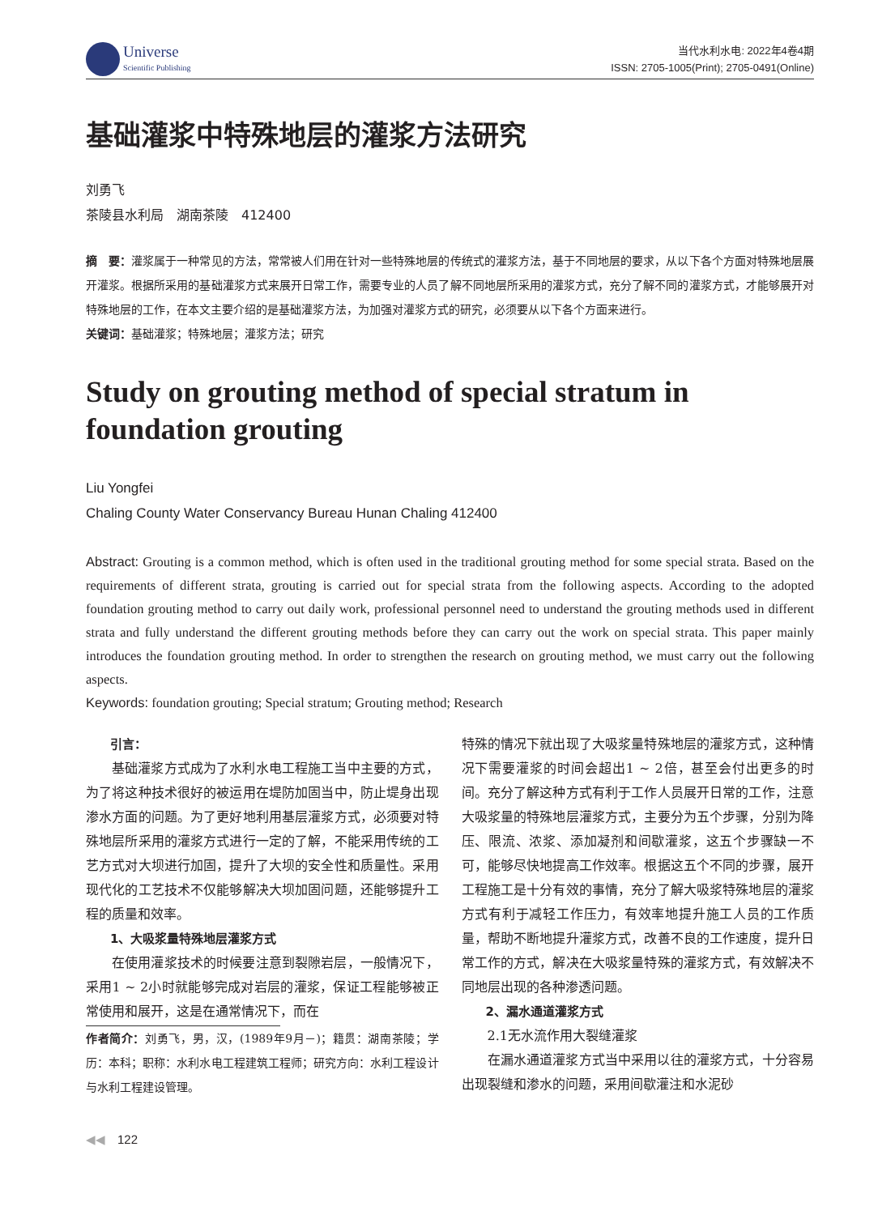Universe
Scientific Publishing
当代水利水电: 2022年4卷4期
ISSN: 2705-1005(Print); 2705-0491(Online)
基础灌浆中特殊地层的灌浆方法研究
刘勇飞
茶陵县水利局　湖南茶陵　412400
摘　要：灌浆属于一种常见的方法，常常被人们用在针对一些特殊地层的传统式的灌浆方法，基于不同地层的要求，从以下各个方面对特殊地层展开灌浆。根据所采用的基础灌浆方式来展开日常工作，需要专业的人员了解不同地层所采用的灌浆方式，充分了解不同的灌浆方式，才能够展开对特殊地层的工作，在本文主要介绍的是基础灌浆方法，为加强对灌浆方式的研究，必须要从以下各个方面来进行。
关键词：基础灌浆；特殊地层；灌浆方法；研究
Study on grouting method of special stratum in foundation grouting
Liu Yongfei
Chaling County Water Conservancy Bureau Hunan Chaling 412400
Abstract: Grouting is a common method, which is often used in the traditional grouting method for some special strata. Based on the requirements of different strata, grouting is carried out for special strata from the following aspects. According to the adopted foundation grouting method to carry out daily work, professional personnel need to understand the grouting methods used in different strata and fully understand the different grouting methods before they can carry out the work on special strata. This paper mainly introduces the foundation grouting method. In order to strengthen the research on grouting method, we must carry out the following aspects.
Keywords: foundation grouting; Special stratum; Grouting method; Research
引言：
基础灌浆方式成为了水利水电工程施工当中主要的方式，为了将这种技术很好的被运用在堤防加固当中，防止堤身出现渗水方面的问题。为了更好地利用基层灌浆方式，必须要对特殊地层所采用的灌浆方式进行一定的了解，不能采用传统的工艺方式对大坝进行加固，提升了大坝的安全性和质量性。采用现代化的工艺技术不仅能够解决大坝加固问题，还能够提升工程的质量和效率。
1、大吸浆量特殊地层灌浆方式
在使用灌浆技术的时候要注意到裂隙岩层，一般情况下，采用1 ~ 2小时就能够完成对岩层的灌浆，保证工程能够被正常使用和展开，这是在通常情况下，而在
作者简介：刘勇飞，男，汉，(1989年9月－)；籍贯：湖南茶陵；学历：本科；职称：水利水电工程建筑工程师；研究方向：水利工程设计与水利工程建设管理。
特殊的情况下就出现了大吸浆量特殊地层的灌浆方式，这种情况下需要灌浆的时间会超出1 ~ 2倍，甚至会付出更多的时间。充分了解这种方式有利于工作人员展开日常的工作，注意大吸浆量的特殊地层灌浆方式，主要分为五个步骤，分别为降压、限流、浓浆、添加凝剂和间歇灌浆，这五个步骤缺一不可，能够尽快地提高工作效率。根据这五个不同的步骤，展开工程施工是十分有效的事情，充分了解大吸浆特殊地层的灌浆方式有利于减轻工作压力，有效率地提升施工人员的工作质量，帮助不断地提升灌浆方式，改善不良的工作速度，提升日常工作的方式，解决在大吸浆量特殊的灌浆方式，有效解决不同地层出现的各种渗透问题。
2、漏水通道灌浆方式
2.1无水流作用大裂缝灌浆
在漏水通道灌浆方式当中采用以往的灌浆方式，十分容易出现裂缝和渗水的问题，采用间歇灌注和水泥砂
◀◀　122